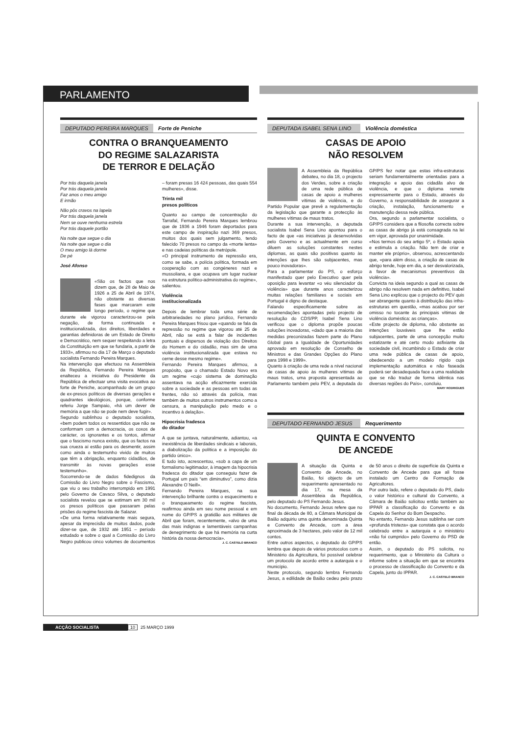PARLAMENTO
DEPUTADO PEREIRA MARQUES Forte de Peniche
CONTRA O BRANQUEAMENTO
DO REGIME SALAZARISTA
DE TERROR E DELAÇÃO
Por trás daquela janela
Por trás daquela janela
Faz anos o meu amigo
E irmão
Não pôs cravos na lapela
Por trás daquela janela
Nem se ouve nenhuma estrela
Por trás daquele portão
Na noite que segue o dia
Na noite que segue o dia
O meu amigo lá dorme
De pé
José Afonso
«São os factos que nos dizem que, de 28 de Maio de 1926 a 25 de Abril de 1974, não obstante as diversas fases que marcaram este longo período, o regime que durante ele vigorou caracterizou-se pela negação, de forma continuada e institucionalizada, dos direitos, liberdades e garantias definidoras de um Estado de Direito e Democrático, nem sequer respeitando a letra da Constituição em que se fundaria, a partir de 1933», afirmou no dia 17 de Março o deputado socialista Fernando Pereira Marques.
Na intervenção que efectuou na Assembleia da República, Fernando Pereira Marques enalteceu a iniciativa do Presidente da República de efectuar uma visita evocativa ao forte de Peniche, acompanhado de um grupo de ex-presos políticos de diversas gerações e quadrantes ideológicos, porque, conforme referiu Jorge Sampaio, «há um dever de memória a que não se pode nem deve fugir».
Segundo sublinhou o deputado socialista, «bem podem todos os ressentidos que não se conformam com a democracia, os coxos de carácter, os ignorantes e os tontos, afirmar que o fascismo nunca existiu, que os factos na sua crueza aí estão para os desmentir, assim como ainda o testemunho vivido de muitos que têm a obrigação, enquanto cidadãos, de transmitir às novas gerações esse testemunho».
Socorrendo-se de dados fidedignos da Comissão do Livro Negro sobre o Fascismo, que viu o seu trabalho interrompido em 1991 pelo Governo de Cavaco Silva, o deputado socialista revelou que se estimam em 30 mil os presos políticos que passaram pelas prisões do regime fascista de Salazar.
«De uma forma relativamente mais segura, apesar da imprecisão de muitos dados, pode dizer-se que, de 1932 até 1951 – período estudado e sobre o qual a Comissão do Livro Negro publicou cinco volumes de documentos – foram presas 16 424 pessoas, das quais 554 mulheres», disse.
Trinta mil
presos políticos
Quanto ao campo de concentração do Tarrafal, Fernando Pereira Marques lembrou que de 1936 a 1946 foram deportados para este campo de inspiração nazi 369 presos, muitos dos quais sem julgamento, tendo falecido 70 presos no campo da «morte lenta» e nas cadeias políticas da metrópole.
«O principal instrumento de repressão era, como se sabe, a polícia política, formada em cooperação com as congéneres nazi e mussoliana, e que ocupava um lugar nuclear na estrutura político-administrativa do regime», salientou.
Violência
institucionalizada
Depois de lembrar toda uma série de arbitrariedades no plano jurídico, Fernando Pereira Marques frisou que «quando se fala da repressão no regime que vigorou até 25 de Abril, não se está a falar de incidentes pontuais e dispersos de violação dos Direitos do Homem e do cidadão, mas sim de uma violência institucionalizada que estava no cerne desse mesmo regime».
Fernando Pereira Marques afirmou, a propósito, que o chamado Estado Novo era um regime «cujo sistema de dominação assentava na acção eficazmente exercida sobre a sociedade e as pessoas em todas as frentes, não só através da polícia, mas também de muitos outros instrumentos como a censura, a manipulação pelo medo e o incentivo à delação».
Hipocrisia fradesca
do ditador
A que se juntava, naturalmente, adiantou, «a inexistência de liberdades sindicais e laborais, a diabolização da política e a imposição do partido único».
E tudo isto, acrescentou, «sob a capa de um formalismo legitimador, à imagem da hipocrisia fradesca do ditador que conseguiu fazer de Portugal um país “em diminutivo”, como dizia Alexandre O´Neill».
Fernando Pereira Marques, na sua intervenção brilhante contra o esquecimento e o branqueamento do regime fascista, reafirmou ainda em seu nome pessoal e em nome do GP/PS a gratidão aos militares de Abril que foram, recentemente, «alvo de uma das mais indignas e lamentáveis campanhas de denegrimento de que há memória na curta história da nossa democracia».
J. C. CASTELO BRANCO
DEPUTADA ISABEL SENA LINO Violência doméstica
CASAS DE APOIO
NÃO RESOLVEM
A Assembleia da República debateu, no dia 18, o projecto dos Verdes, sobre a criação de uma rede pública de casas de apoio a mulheres vítimas de violência, e do Partido Popular que prevê a regulamentação da legislação que garante a protecção às mulheres vítimas de maus tratos.
Durante a sua intervenção, a deputada socialista Isabel Sena Lino apontou para o facto de que «as iniciativas já desenvolvidas pelo Governo e as actualmente em curso diluem as soluções constantes nestes diplomas, as quais são positivas quanto às intenções que lhes são subjacentes, mas pouco inovadoras».
Para a parlamentar do PS, o esforço manifestado quer pelo Executivo quer pela oposição para levantar «o véu silenciador da violência» que durante anos caracterizou muitas relações familiares e sociais em Portugal é digno de destaque.
Falando especificamente sobre as recomendações apontadas pelo projecto de resolução do CDS/PP, Isabel Sena Lino verificou que o diploma propõe poucas soluções inovadoras, «dado que a maioria das medidas preconizadas fazem parte do Plano Global para a Igualdade de Oportunidades aprovado em resolução de Conselho de Ministros e das Grandes Opções do Plano para 1998 e 1999».
Quanto à criação de uma rede a nível nacional de casas de apoio às mulheres vítimas de maus tratos, uma proposta apresentada ao Parlamento também pelo PEV, a deputada do GP/PS fez notar que estas infra-estruturas seriam fundamentalmente orientadas para a integração e apoio das cidadãs alvo de violência, e que o diploma remete expressamente para o Estado, através do Governo, a responsabilidade de assegurar a criação, instalação, funcionamento e manutenção dessa rede pública.
Ora, segundo a parlamentar socialista, o GP/PS considera que a filosofia correcta sobre as casas de abrigo já está consagrada na lei em vigor, aprovada por unanimidade.
«Nos termos do seu artigo 5º, o Estado apoia e estimula a criação. Não tem de criar e manter ele próprio», observou, acrescentando que, «para além disso, a criação de casas de abrigo tende, hoje em dia, a ser desvalorizada, a favor de mecanismos preventivos da violência».
Convicta na ideia segundo a qual as casas de abrigo não resolvem nada em definitivo, Isabel Sena Lino explicou que o projecto do PEV quis ser abrangente quanto à distribuição das infra-estruturas em questão, «mas acabou por ser omisso no tocante às principais vítimas de violência doméstica: as crianças».
«Este projecto de diploma, não obstante as intenções louváveis que lhe estão subjacentes, parte de uma concepção muito estatizante e até certo modo asfixiante da sociedade civil, incumbindo o Estado de criar uma rede pública de casas de apoio, obedecendo a um modelo rígido cuja implementação automática e não faseada poderá ser desadequada face a uma realidade que se não traduz de forma idêntica nas diversas regiões do País», concluiu.
MARY RODRIGUES
DEPUTADO FERNANDO JESUS Requerimento
QUINTA E CONVENTO
DE ANCEDE
A situação da Quinta e Convento de Ancede, no Baião, foi objecto de um requerimento apresentado no dia 17, na mesa da Assembleia da República, pelo deputado do PS Fernando Jesus.
No documento, Fernando Jesus refere que no final da década de 80, a Câmara Municipal de Baião adquiriu uma quinta denominada Quinta e Convento de Ancede, com a área aproximada de 3 hectares, pelo valor de 12 mil contos.
Entre outros aspectos, o deputado do GP/PS lembra que depois de vários protocolos com o Ministério da Agricultura, foi possível celebrar um protocolo de acordo entre a autarquia e o município.
Neste protocolo, segundo lembra Fernando Jesus, a edilidade de Baião cedeu pelo prazo de 50 anos o direito de superfície da Quinta e Convento de Ancede para que ali fosse instalado um Centro de Formação de Agricultores.
Por outro lado, refere o deputado do PS, dado o valor histórico e cultural do Convento, a Câmara de Baião solicitou então também ao IPPAR a classificação do Convento e da Capela do Senhor do Bom Despacho.
No entanto, Fernando Jesus sublinha ser com «profunda tristeza» que constata que o acordo celebrado entre a autarquia e o ministério «não foi cumprido» pelo Governo do PSD de então.
Assim, o deputado do PS solicita, no requerimento, que o Ministério da Cultura o informe sobre a situação em que se encontra o processo de classificação do Convento e da Capela, junto do IPPAR.
J. C. CASTELO BRANCO
ACÇÃO SOCIALISTA 10 25 MARÇO 1999